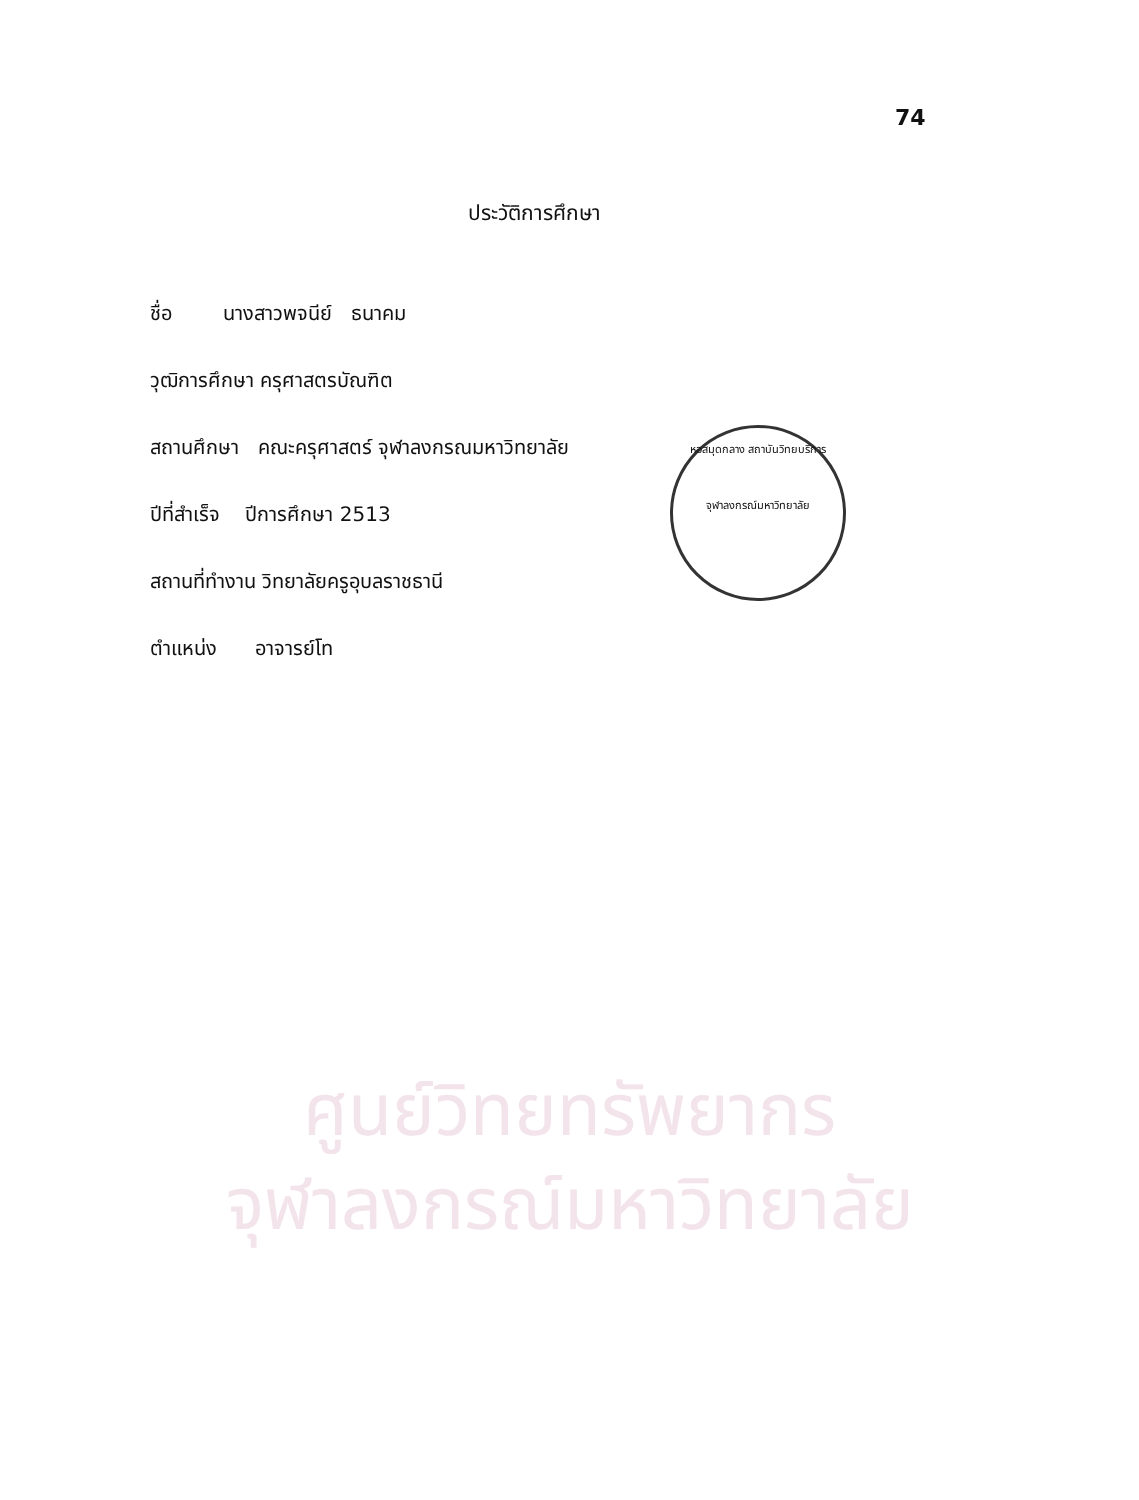74
ประวัติการศึกษา
ชื่อ นางสาวพจนีย์ ธนาคม
วุฒิการศึกษา ครุศาสตรบัณฑิต
สถานศึกษา คณะครุศาสตร์ จุฬาลงกรณมหาวิทยาลัย
ปีที่สำเร็จ ปีการศึกษา 2513
สถานที่ทำงาน วิทยาลัยครูอุบลราชธานี
ตำแหน่ง อาจารย์โท
หอสมุดกลาง สถาบันวิทยบริการ
จุฬาลงกรณ์มหาวิทยาลัย
ศูนย์วิทยทรัพยากร
จุฬาลงกรณ์มหาวิทยาลัย